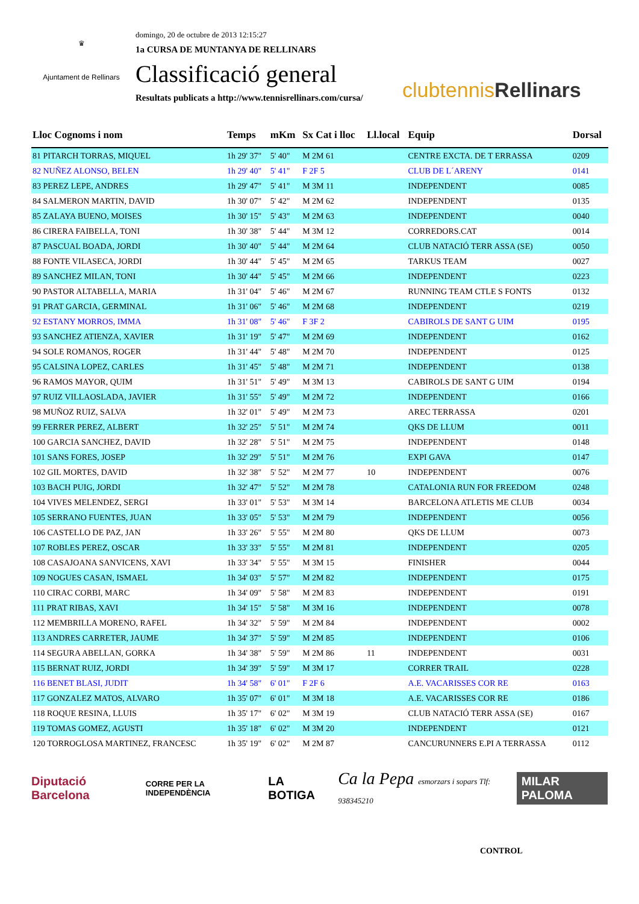♛
Ajuntament de Rellinars
domingo, 20 de octubre de 2013 12:15:27
1a CURSA DE MUNTANYA DE RELLINARS
Classificació general
Resultats publicats a http://www.tennisrellinars.com/cursa/
clubtennis Rellinars
| Lloc Cognoms i nom | Temps | mKm | Sx Cat i lloc | Ll.local | Equip | Dorsal |
| --- | --- | --- | --- | --- | --- | --- |
| 81 PITARCH TORRAS, MIQUEL | 1h 29' 37" | 5' 40" | M 2M 61 | | CENTRE EXCTA. DE T ERRASSA | 0209 |
| 82 NUÑEZ ALONSO, BELEN | 1h 29' 40" | 5' 41" | F 2F 5 | | CLUB DE L´ARENY | 0141 |
| 83 PEREZ LEPE, ANDRES | 1h 29' 47" | 5' 41" | M 3M 11 | | INDEPENDENT | 0085 |
| 84 SALMERON MARTIN, DAVID | 1h 30' 07" | 5' 42" | M 2M 62 | | INDEPENDENT | 0135 |
| 85 ZALAYA BUENO, MOISES | 1h 30' 15" | 5' 43" | M 2M 63 | | INDEPENDENT | 0040 |
| 86 CIRERA FAIBELLA, TONI | 1h 30' 38" | 5' 44" | M 3M 12 | | CORREDORS.CAT | 0014 |
| 87 PASCUAL BOADA, JORDI | 1h 30' 40" | 5' 44" | M 2M 64 | | CLUB NATACIÓ TERR ASSA (SE) | 0050 |
| 88 FONTE VILASECA, JORDI | 1h 30' 44" | 5' 45" | M 2M 65 | | TARKUS TEAM | 0027 |
| 89 SANCHEZ MILAN, TONI | 1h 30' 44" | 5' 45" | M 2M 66 | | INDEPENDENT | 0223 |
| 90 PASTOR ALTABELLA, MARIA | 1h 31' 04" | 5' 46" | M 2M 67 | | RUNNING TEAM CTLE S FONTS | 0132 |
| 91 PRAT GARCIA, GERMINAL | 1h 31' 06" | 5' 46" | M 2M 68 | | INDEPENDENT | 0219 |
| 92 ESTANY MORROS, IMMA | 1h 31' 08" | 5' 46" | F 3F 2 | | CABIROLS DE SANT G UIM | 0195 |
| 93 SANCHEZ ATIENZA, XAVIER | 1h 31' 19" | 5' 47" | M 2M 69 | | INDEPENDENT | 0162 |
| 94 SOLE ROMANOS, ROGER | 1h 31' 44" | 5' 48" | M 2M 70 | | INDEPENDENT | 0125 |
| 95 CALSINA LOPEZ, CARLES | 1h 31' 45" | 5' 48" | M 2M 71 | | INDEPENDENT | 0138 |
| 96 RAMOS MAYOR, QUIM | 1h 31' 51" | 5' 49" | M 3M 13 | | CABIROLS DE SANT G UIM | 0194 |
| 97 RUIZ VILLAOSLADA, JAVIER | 1h 31' 55" | 5' 49" | M 2M 72 | | INDEPENDENT | 0166 |
| 98 MUÑOZ RUIZ, SALVA | 1h 32' 01" | 5' 49" | M 2M 73 | | AREC TERRASSA | 0201 |
| 99 FERRER PEREZ, ALBERT | 1h 32' 25" | 5' 51" | M 2M 74 | | QKS DE LLUM | 0011 |
| 100 GARCIA SANCHEZ, DAVID | 1h 32' 28" | 5' 51" | M 2M 75 | | INDEPENDENT | 0148 |
| 101 SANS FORES, JOSEP | 1h 32' 29" | 5' 51" | M 2M 76 | | EXPI GAVA | 0147 |
| 102 GIL MORTES, DAVID | 1h 32' 38" | 5' 52" | M 2M 77 | 10 | INDEPENDENT | 0076 |
| 103 BACH PUIG, JORDI | 1h 32' 47" | 5' 52" | M 2M 78 | | CATALONIA RUN FOR FREEDOM | 0248 |
| 104 VIVES MELENDEZ, SERGI | 1h 33' 01" | 5' 53" | M 3M 14 | | BARCELONA ATLETIS ME CLUB | 0034 |
| 105 SERRANO FUENTES, JUAN | 1h 33' 05" | 5' 53" | M 2M 79 | | INDEPENDENT | 0056 |
| 106 CASTELLO DE PAZ, JAN | 1h 33' 26" | 5' 55" | M 2M 80 | | QKS DE LLUM | 0073 |
| 107 ROBLES PEREZ, OSCAR | 1h 33' 33" | 5' 55" | M 2M 81 | | INDEPENDENT | 0205 |
| 108 CASAJOANA SANVICENS, XAVI | 1h 33' 34" | 5' 55" | M 3M 15 | | FINISHER | 0044 |
| 109 NOGUES CASAN, ISMAEL | 1h 34' 03" | 5' 57" | M 2M 82 | | INDEPENDENT | 0175 |
| 110 CIRAC CORBI, MARC | 1h 34' 09" | 5' 58" | M 2M 83 | | INDEPENDENT | 0191 |
| 111 PRAT RIBAS, XAVI | 1h 34' 15" | 5' 58" | M 3M 16 | | INDEPENDENT | 0078 |
| 112 MEMBRILLA MORENO, RAFEL | 1h 34' 32" | 5' 59" | M 2M 84 | | INDEPENDENT | 0002 |
| 113 ANDRES CARRETER, JAUME | 1h 34' 37" | 5' 59" | M 2M 85 | | INDEPENDENT | 0106 |
| 114 SEGURA ABELLAN, GORKA | 1h 34' 38" | 5' 59" | M 2M 86 | 11 | INDEPENDENT | 0031 |
| 115 BERNAT RUIZ, JORDI | 1h 34' 39" | 5' 59" | M 3M 17 | | CORRER TRAIL | 0228 |
| 116 BENET BLASI, JUDIT | 1h 34' 58" | 6' 01" | F 2F 6 | | A.E. VACARISSES COR RE | 0163 |
| 117 GONZALEZ MATOS, ALVARO | 1h 35' 07" | 6' 01" | M 3M 18 | | A.E. VACARISSES COR RE | 0186 |
| 118 ROQUE RESINA, LLUIS | 1h 35' 17" | 6' 02" | M 3M 19 | | CLUB NATACIÓ TERR ASSA (SE) | 0167 |
| 119 TOMAS GOMEZ, AGUSTI | 1h 35' 18" | 6' 02" | M 3M 20 | | INDEPENDENT | 0121 |
| 120 TORROGLOSA MARTINEZ, FRANCESC | 1h 35' 19" | 6' 02" | M 2M 87 | | CANCURUNNERS E.PI A TERRASSA | 0112 |
Diputació Barcelona CORRE PER LA INDEPENDÈNCIA LA BOTIGA Ca la Pepa esmorzars i sopars Tlf: 938345210 MILAR PALOMA
CONTROL